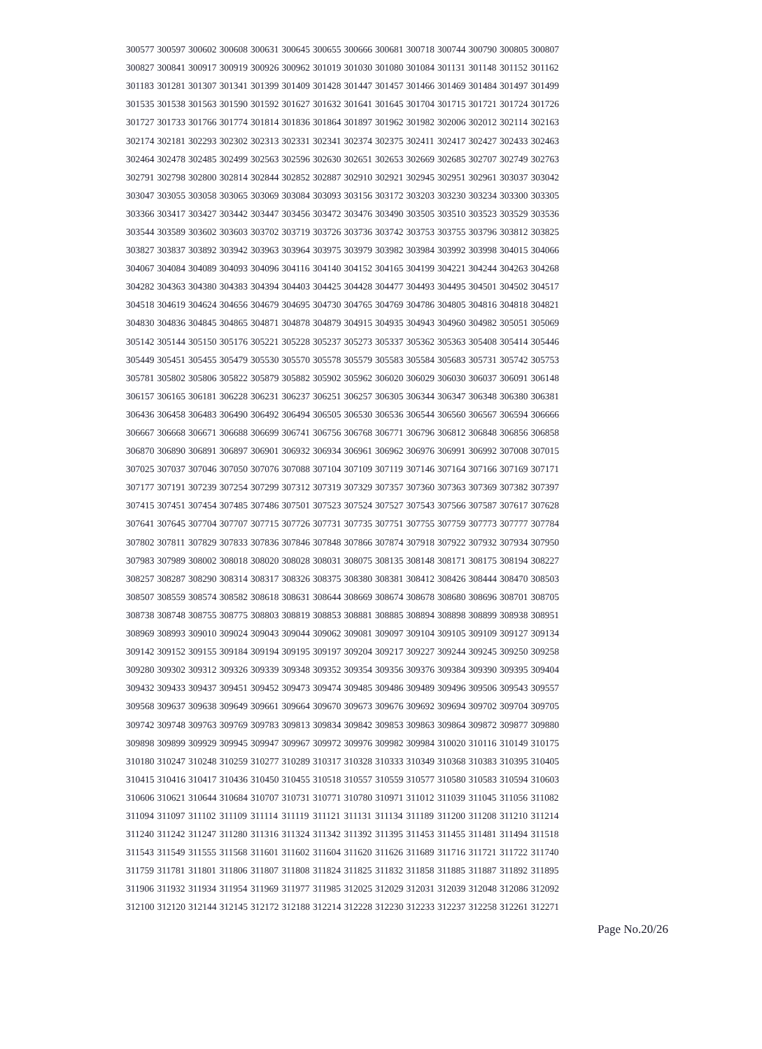| 300577 | 300597 | 300602 | 300608 | 300631 | 300645 | 300655 | 300666 | 300681 | 300718 | 300744 | 300790 | 300805 | 300807 |
| 300827 | 300841 | 300917 | 300919 | 300926 | 300962 | 301019 | 301030 | 301080 | 301084 | 301131 | 301148 | 301152 | 301162 |
| 301183 | 301281 | 301307 | 301341 | 301399 | 301409 | 301428 | 301447 | 301457 | 301466 | 301469 | 301484 | 301497 | 301499 |
| 301535 | 301538 | 301563 | 301590 | 301592 | 301627 | 301632 | 301641 | 301645 | 301704 | 301715 | 301721 | 301724 | 301726 |
| 301727 | 301733 | 301766 | 301774 | 301814 | 301836 | 301864 | 301897 | 301962 | 301982 | 302006 | 302012 | 302114 | 302163 |
| 302174 | 302181 | 302293 | 302302 | 302313 | 302331 | 302341 | 302374 | 302375 | 302411 | 302417 | 302427 | 302433 | 302463 |
| 302464 | 302478 | 302485 | 302499 | 302563 | 302596 | 302630 | 302651 | 302653 | 302669 | 302685 | 302707 | 302749 | 302763 |
| 302791 | 302798 | 302800 | 302814 | 302844 | 302852 | 302887 | 302910 | 302921 | 302945 | 302951 | 302961 | 303037 | 303042 |
| 303047 | 303055 | 303058 | 303065 | 303069 | 303084 | 303093 | 303156 | 303172 | 303203 | 303230 | 303234 | 303300 | 303305 |
| 303366 | 303417 | 303427 | 303442 | 303447 | 303456 | 303472 | 303476 | 303490 | 303505 | 303510 | 303523 | 303529 | 303536 |
| 303544 | 303589 | 303602 | 303603 | 303702 | 303719 | 303726 | 303736 | 303742 | 303753 | 303755 | 303796 | 303812 | 303825 |
| 303827 | 303837 | 303892 | 303942 | 303963 | 303964 | 303975 | 303979 | 303982 | 303984 | 303992 | 303998 | 304015 | 304066 |
| 304067 | 304084 | 304089 | 304093 | 304096 | 304116 | 304140 | 304152 | 304165 | 304199 | 304221 | 304244 | 304263 | 304268 |
| 304282 | 304363 | 304380 | 304383 | 304394 | 304403 | 304425 | 304428 | 304477 | 304493 | 304495 | 304501 | 304502 | 304517 |
| 304518 | 304619 | 304624 | 304656 | 304679 | 304695 | 304730 | 304765 | 304769 | 304786 | 304805 | 304816 | 304818 | 304821 |
| 304830 | 304836 | 304845 | 304865 | 304871 | 304878 | 304879 | 304915 | 304935 | 304943 | 304960 | 304982 | 305051 | 305069 |
| 305142 | 305144 | 305150 | 305176 | 305221 | 305228 | 305237 | 305273 | 305337 | 305362 | 305363 | 305408 | 305414 | 305446 |
| 305449 | 305451 | 305455 | 305479 | 305530 | 305570 | 305578 | 305579 | 305583 | 305584 | 305683 | 305731 | 305742 | 305753 |
| 305781 | 305802 | 305806 | 305822 | 305879 | 305882 | 305902 | 305962 | 306020 | 306029 | 306030 | 306037 | 306091 | 306148 |
| 306157 | 306165 | 306181 | 306228 | 306231 | 306237 | 306251 | 306257 | 306305 | 306344 | 306347 | 306348 | 306380 | 306381 |
| 306436 | 306458 | 306483 | 306490 | 306492 | 306494 | 306505 | 306530 | 306536 | 306544 | 306560 | 306567 | 306594 | 306666 |
| 306667 | 306668 | 306671 | 306688 | 306699 | 306741 | 306756 | 306768 | 306771 | 306796 | 306812 | 306848 | 306856 | 306858 |
| 306870 | 306890 | 306891 | 306897 | 306901 | 306932 | 306934 | 306961 | 306962 | 306976 | 306991 | 306992 | 307008 | 307015 |
| 307025 | 307037 | 307046 | 307050 | 307076 | 307088 | 307104 | 307109 | 307119 | 307146 | 307164 | 307166 | 307169 | 307171 |
| 307177 | 307191 | 307239 | 307254 | 307299 | 307312 | 307319 | 307329 | 307357 | 307360 | 307363 | 307369 | 307382 | 307397 |
| 307415 | 307451 | 307454 | 307485 | 307486 | 307501 | 307523 | 307524 | 307527 | 307543 | 307566 | 307587 | 307617 | 307628 |
| 307641 | 307645 | 307704 | 307707 | 307715 | 307726 | 307731 | 307735 | 307751 | 307755 | 307759 | 307773 | 307777 | 307784 |
| 307802 | 307811 | 307829 | 307833 | 307836 | 307846 | 307848 | 307866 | 307874 | 307918 | 307922 | 307932 | 307934 | 307950 |
| 307983 | 307989 | 308002 | 308018 | 308020 | 308028 | 308031 | 308075 | 308135 | 308148 | 308171 | 308175 | 308194 | 308227 |
| 308257 | 308287 | 308290 | 308314 | 308317 | 308326 | 308375 | 308380 | 308381 | 308412 | 308426 | 308444 | 308470 | 308503 |
| 308507 | 308559 | 308574 | 308582 | 308618 | 308631 | 308644 | 308669 | 308674 | 308678 | 308680 | 308696 | 308701 | 308705 |
| 308738 | 308748 | 308755 | 308775 | 308803 | 308819 | 308853 | 308881 | 308885 | 308894 | 308898 | 308899 | 308938 | 308951 |
| 308969 | 308993 | 309010 | 309024 | 309043 | 309044 | 309062 | 309081 | 309097 | 309104 | 309105 | 309109 | 309127 | 309134 |
| 309142 | 309152 | 309155 | 309184 | 309194 | 309195 | 309197 | 309204 | 309217 | 309227 | 309244 | 309245 | 309250 | 309258 |
| 309280 | 309302 | 309312 | 309326 | 309339 | 309348 | 309352 | 309354 | 309356 | 309376 | 309384 | 309390 | 309395 | 309404 |
| 309432 | 309433 | 309437 | 309451 | 309452 | 309473 | 309474 | 309485 | 309486 | 309489 | 309496 | 309506 | 309543 | 309557 |
| 309568 | 309637 | 309638 | 309649 | 309661 | 309664 | 309670 | 309673 | 309676 | 309692 | 309694 | 309702 | 309704 | 309705 |
| 309742 | 309748 | 309763 | 309769 | 309783 | 309813 | 309834 | 309842 | 309853 | 309863 | 309864 | 309872 | 309877 | 309880 |
| 309898 | 309899 | 309929 | 309945 | 309947 | 309967 | 309972 | 309976 | 309982 | 309984 | 310020 | 310116 | 310149 | 310175 |
| 310180 | 310247 | 310248 | 310259 | 310277 | 310289 | 310317 | 310328 | 310333 | 310349 | 310368 | 310383 | 310395 | 310405 |
| 310415 | 310416 | 310417 | 310436 | 310450 | 310455 | 310518 | 310557 | 310559 | 310577 | 310580 | 310583 | 310594 | 310603 |
| 310606 | 310621 | 310644 | 310684 | 310707 | 310731 | 310771 | 310780 | 310971 | 311012 | 311039 | 311045 | 311056 | 311082 |
| 311094 | 311097 | 311102 | 311109 | 311114 | 311119 | 311121 | 311131 | 311134 | 311189 | 311200 | 311208 | 311210 | 311214 |
| 311240 | 311242 | 311247 | 311280 | 311316 | 311324 | 311342 | 311392 | 311395 | 311453 | 311455 | 311481 | 311494 | 311518 |
| 311543 | 311549 | 311555 | 311568 | 311601 | 311602 | 311604 | 311620 | 311626 | 311689 | 311716 | 311721 | 311722 | 311740 |
| 311759 | 311781 | 311801 | 311806 | 311807 | 311808 | 311824 | 311825 | 311832 | 311858 | 311885 | 311887 | 311892 | 311895 |
| 311906 | 311932 | 311934 | 311954 | 311969 | 311977 | 311985 | 312025 | 312029 | 312031 | 312039 | 312048 | 312086 | 312092 |
| 312100 | 312120 | 312144 | 312145 | 312172 | 312188 | 312214 | 312228 | 312230 | 312233 | 312237 | 312258 | 312261 | 312271 |
Page No.20/26